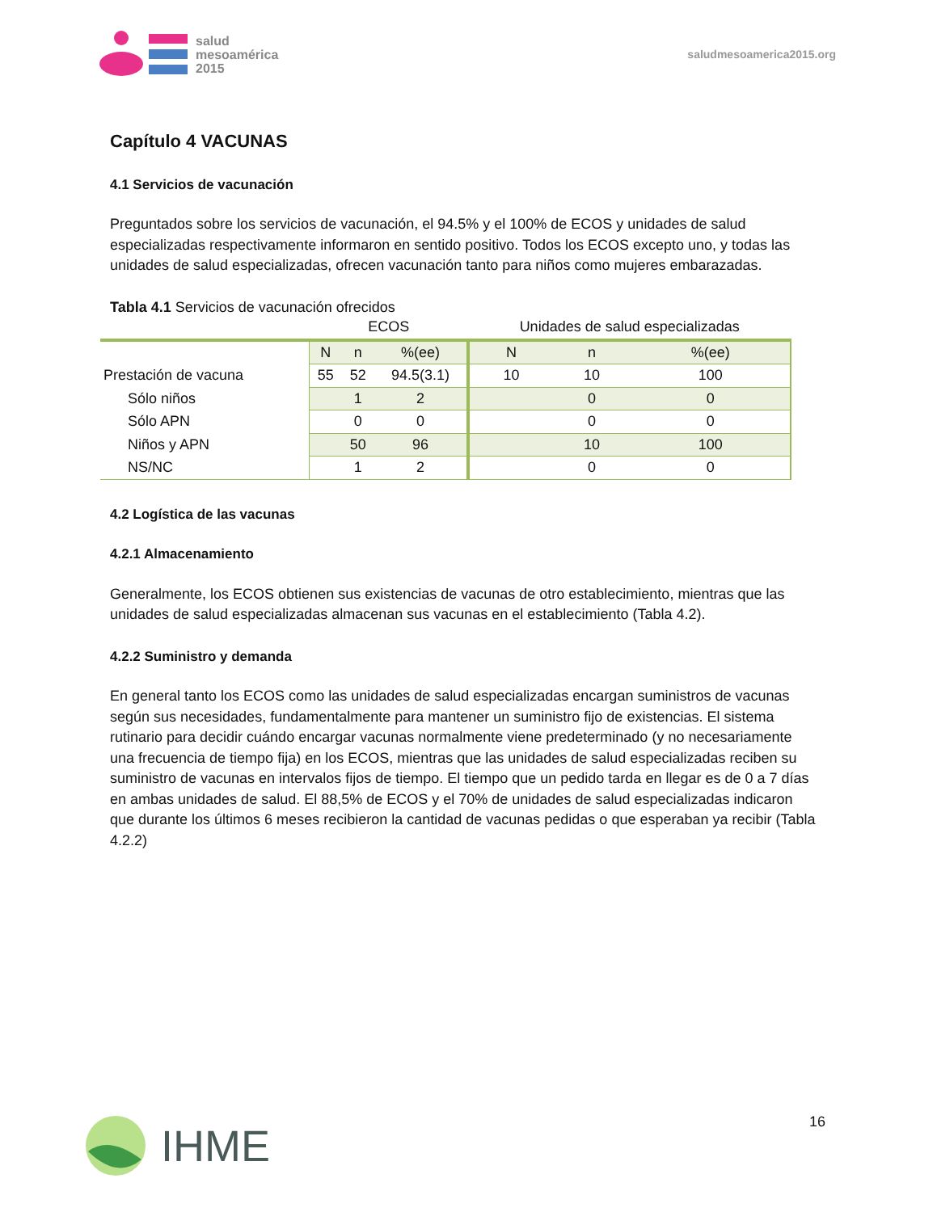salud
mesoamérica
2015
saludmesoamerica2015.org
Capítulo 4 VACUNAS
4.1 Servicios de vacunación
Preguntados sobre los servicios de vacunación, el 94.5% y el 100% de ECOS y unidades de salud especializadas respectivamente informaron en sentido positivo. Todos los ECOS excepto uno, y todas las unidades de salud especializadas, ofrecen vacunación tanto para niños como mujeres embarazadas.
Tabla 4.1 Servicios de vacunación ofrecidos
| | ECOS | | | Unidades de salud especializadas | | |
| --- | --- | --- | --- | --- | --- | --- |
| | N | n | %(ee) | N | n | %(ee) |
| Prestación de vacuna | 55 | 52 | 94.5(3.1) | 10 | 10 | 100 |
| Sólo niños | | 1 | 2 | | 0 | 0 |
| Sólo APN | | 0 | 0 | | 0 | 0 |
| Niños y APN | | 50 | 96 | | 10 | 100 |
| NS/NC | | 1 | 2 | | 0 | 0 |
4.2 Logística de las vacunas
4.2.1 Almacenamiento
Generalmente, los ECOS obtienen sus existencias de vacunas de otro establecimiento, mientras que las unidades de salud especializadas almacenan sus vacunas en el establecimiento (Tabla 4.2).
4.2.2 Suministro y demanda
En general tanto los ECOS como las unidades de salud especializadas encargan suministros de vacunas según sus necesidades, fundamentalmente para mantener un suministro fijo de existencias. El sistema rutinario para decidir cuándo encargar vacunas normalmente viene predeterminado (y no necesariamente una frecuencia de tiempo fija) en los ECOS, mientras que las unidades de salud especializadas reciben su suministro de vacunas en intervalos fijos de tiempo. El tiempo que un pedido tarda en llegar es de 0 a 7 días en ambas unidades de salud. El 88,5% de ECOS y el 70% de unidades de salud especializadas indicaron que durante los últimos 6 meses recibieron la cantidad de vacunas pedidas o que esperaban ya recibir (Tabla 4.2.2)
IHME 16